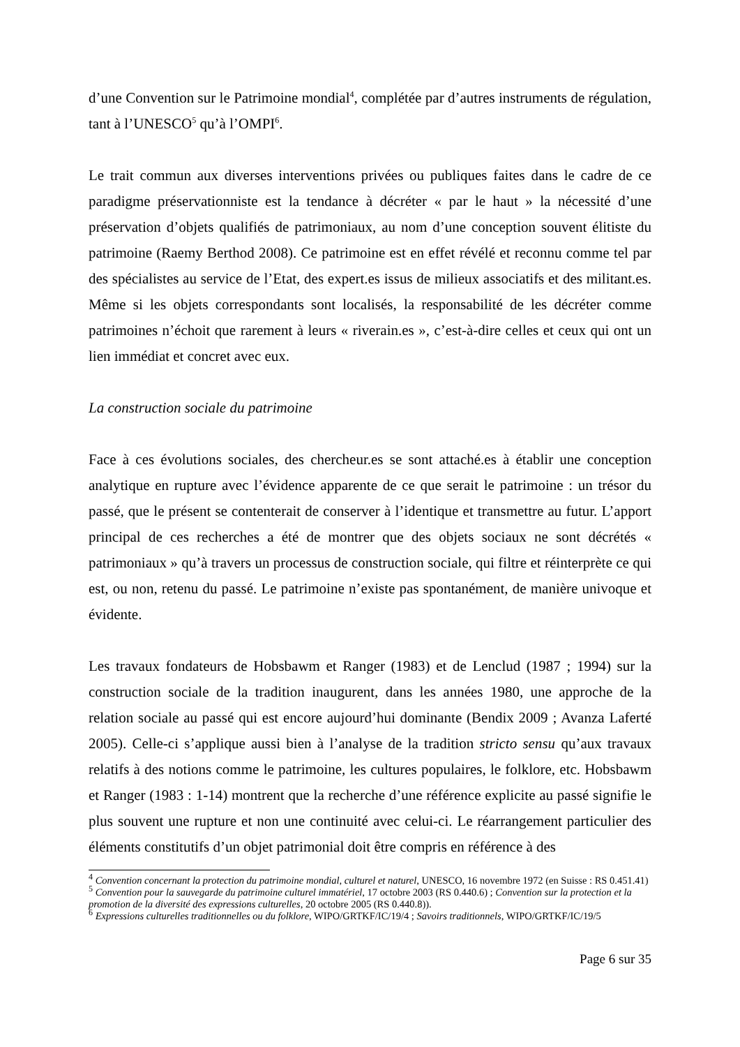d’une Convention sur le Patrimoine mondial<sup>4</sup>, complétée par d’autres instruments de régulation, tant à l’UNESCO<sup>5</sup> qu’à l’OMPI<sup>6</sup>.
Le trait commun aux diverses interventions privées ou publiques faites dans le cadre de ce paradigme préservationniste est la tendance à décréter « par le haut » la nécessité d’une préservation d’objets qualifiés de patrimoniaux, au nom d’une conception souvent élitiste du patrimoine (Raemy Berthod 2008). Ce patrimoine est en effet révélé et reconnu comme tel par des spécialistes au service de l’Etat, des expert.es issus de milieux associatifs et des militant.es. Même si les objets correspondants sont localisés, la responsabilité de les décréter comme patrimoines n’échoit que rarement à leurs « riverain.es », c’est-à-dire celles et ceux qui ont un lien immédiat et concret avec eux.
La construction sociale du patrimoine
Face à ces évolutions sociales, des chercheur.es se sont attaché.es à établir une conception analytique en rupture avec l’évidence apparente de ce que serait le patrimoine : un trésor du passé, que le présent se contenterait de conserver à l’identique et transmettre au futur. L’apport principal de ces recherches a été de montrer que des objets sociaux ne sont décrétés « patrimoniaux » qu’à travers un processus de construction sociale, qui filtre et réinterprète ce qui est, ou non, retenu du passé. Le patrimoine n’existe pas spontanément, de manière univoque et évidente.
Les travaux fondateurs de Hobsbawm et Ranger (1983) et de Lenclud (1987 ; 1994) sur la construction sociale de la tradition inaugurent, dans les années 1980, une approche de la relation sociale au passé qui est encore aujourd’hui dominante (Bendix 2009 ; Avanza Laferté 2005). Celle-ci s’applique aussi bien à l’analyse de la tradition stricto sensu qu’aux travaux relatifs à des notions comme le patrimoine, les cultures populaires, le folklore, etc. Hobsbawm et Ranger (1983 : 1-14) montrent que la recherche d’une référence explicite au passé signifie le plus souvent une rupture et non une continuité avec celui-ci. Le réarrangement particulier des éléments constitutifs d’un objet patrimonial doit être compris en référence à des
<sup>4</sup> Convention concernant la protection du patrimoine mondial, culturel et naturel, UNESCO, 16 novembre 1972 (en Suisse : RS 0.451.41)
<sup>5</sup> Convention pour la sauvegarde du patrimoine culturel immatériel, 17 octobre 2003 (RS 0.440.6) ; Convention sur la protection et la promotion de la diversité des expressions culturelles, 20 octobre 2005 (RS 0.440.8)).
<sup>6</sup> Expressions culturelles traditionnelles ou du folklore, WIPO/GRTKF/IC/19/4 ; Savoirs traditionnels, WIPO/GRTKF/IC/19/5
Page 6 sur 35